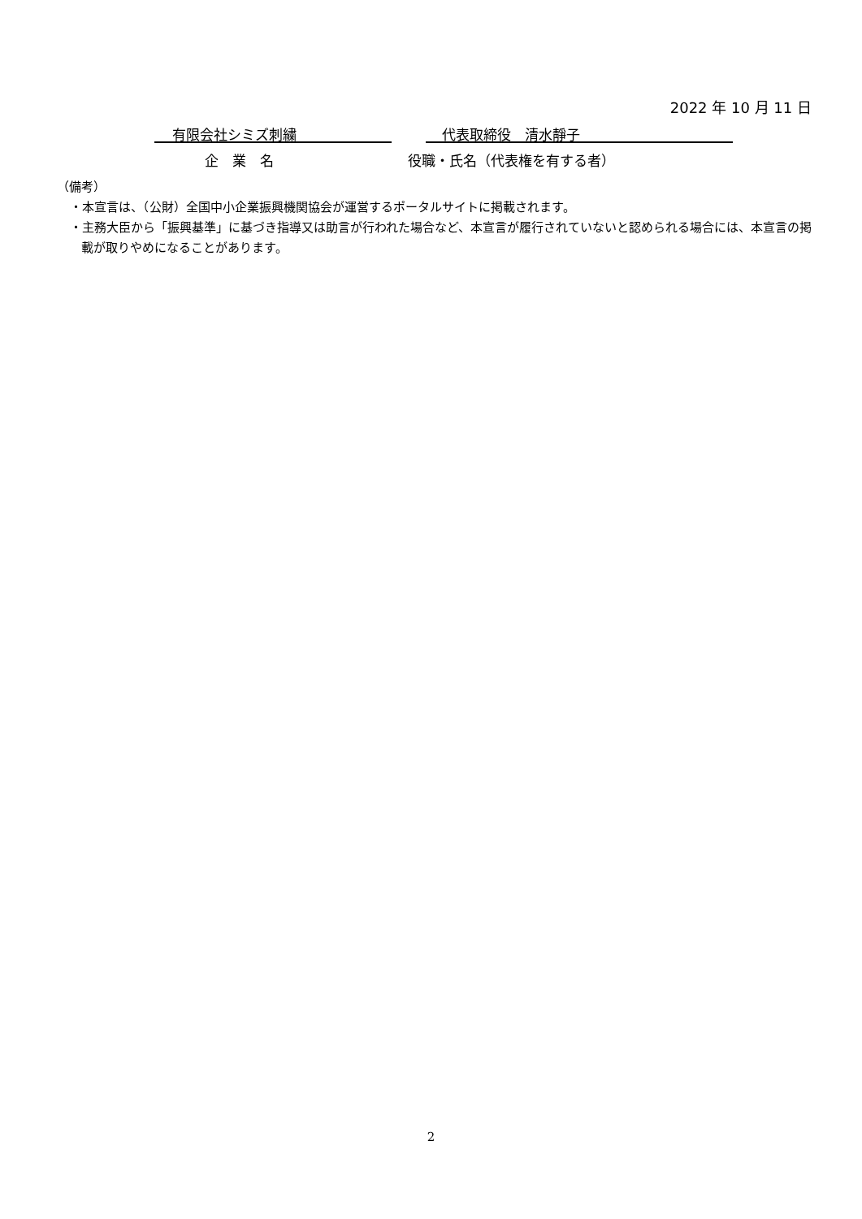2022 年 10 月 11 日
有限会社シミズ刺繍 代表取締役　清水靜子
企　業　名 役職・氏名（代表権を有する者）
（備考）
・本宣言は、（公財）全国中小企業振興機関協会が運営するポータルサイトに掲載されます。
・主務大臣から「振興基準」に基づき指導又は助言が行われた場合など、本宣言が履行されていないと認められる場合には、本宣言の掲載が取りやめになることがあります。
2